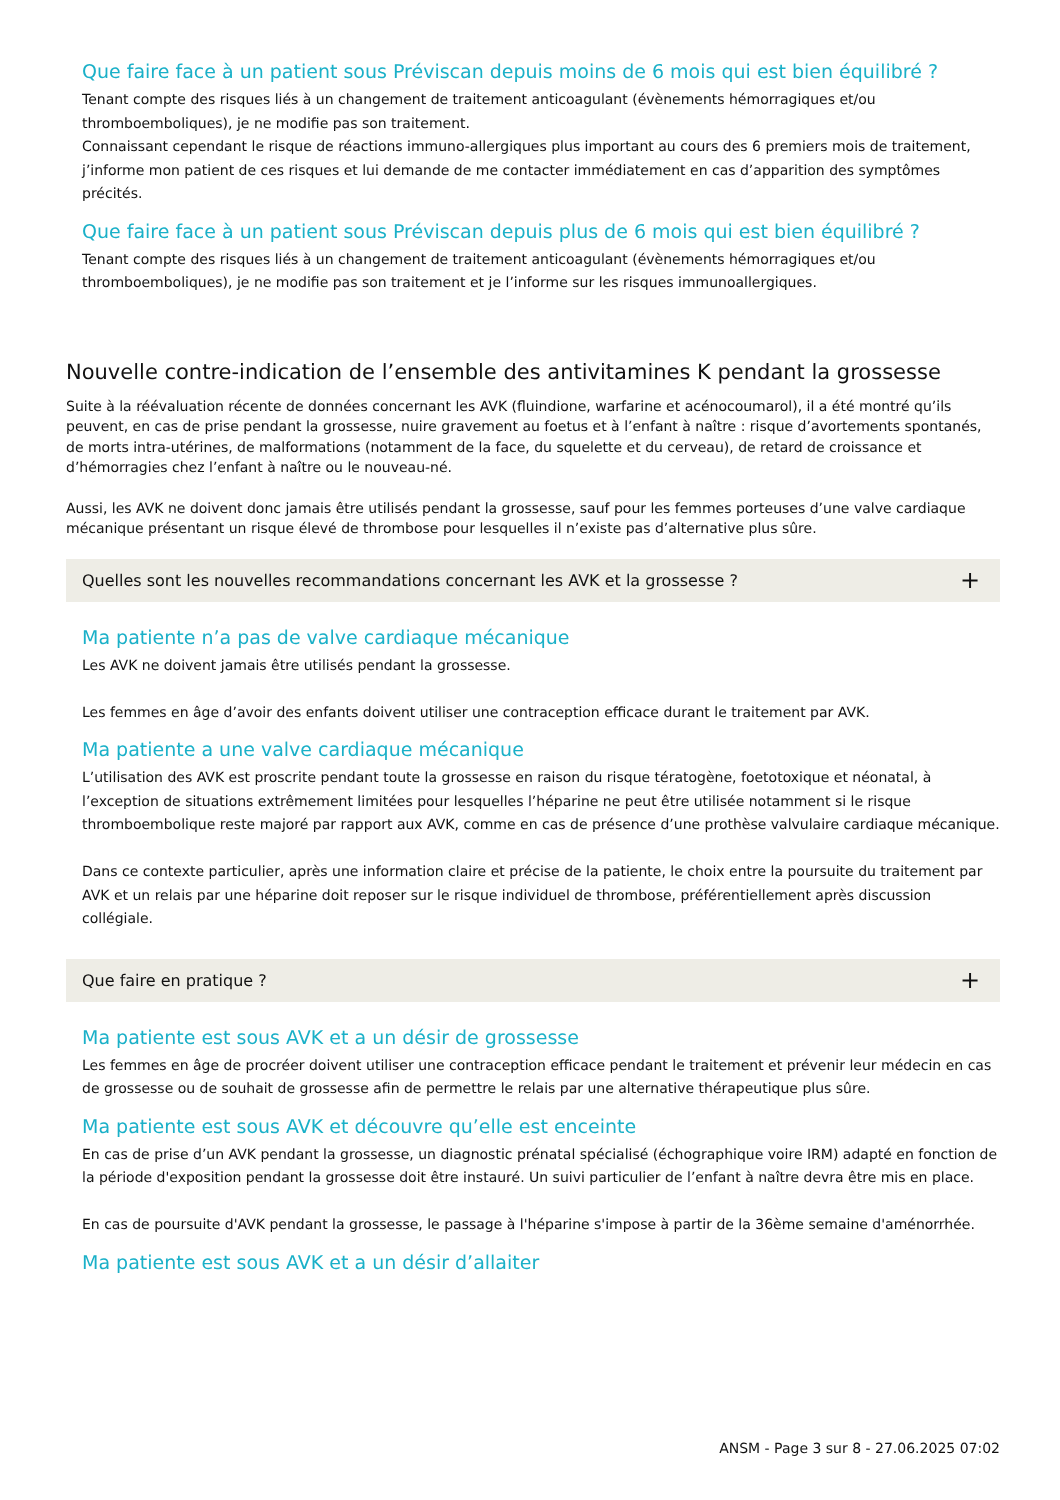Que faire face à un patient sous Préviscan depuis moins de 6 mois qui est bien équilibré ?
Tenant compte des risques liés à un changement de traitement anticoagulant (évènements hémorragiques et/ou thromboemboliques), je ne modifie pas son traitement.
Connaissant cependant le risque de réactions immuno-allergiques plus important au cours des 6 premiers mois de traitement, j’informe mon patient de ces risques et lui demande de me contacter immédiatement en cas d’apparition des symptômes précités.
Que faire face à un patient sous Préviscan depuis plus de 6 mois qui est bien équilibré ?
Tenant compte des risques liés à un changement de traitement anticoagulant (évènements hémorragiques et/ou thromboemboliques), je ne modifie pas son traitement et je l’informe sur les risques immunoallergiques.
Nouvelle contre-indication de l’ensemble des antivitamines K pendant la grossesse
Suite à la réévaluation récente de données concernant les AVK (fluindione, warfarine et acénocoumarol), il a été montré qu’ils peuvent, en cas de prise pendant la grossesse, nuire gravement au foetus et à l’enfant à naître : risque d’avortements spontanés, de morts intra-utérines, de malformations (notamment de la face, du squelette et du cerveau), de retard de croissance et d’hémorragies chez l’enfant à naître ou le nouveau-né.
Aussi, les AVK ne doivent donc jamais être utilisés pendant la grossesse, sauf pour les femmes porteuses d’une valve cardiaque mécanique présentant un risque élevé de thrombose pour lesquelles il n’existe pas d’alternative plus sûre.
Quelles sont les nouvelles recommandations concernant les AVK et la grossesse ? +
Ma patiente n’a pas de valve cardiaque mécanique
Les AVK ne doivent jamais être utilisés pendant la grossesse.
Les femmes en âge d’avoir des enfants doivent utiliser une contraception efficace durant le traitement par AVK.
Ma patiente a une valve cardiaque mécanique
L’utilisation des AVK est proscrite pendant toute la grossesse en raison du risque tératogène, foetotoxique et néonatal, à l’exception de situations extrêmement limitées pour lesquelles l’héparine ne peut être utilisée notamment si le risque thromboembolique reste majoré par rapport aux AVK, comme en cas de présence d’une prothèse valvulaire cardiaque mécanique.
Dans ce contexte particulier, après une information claire et précise de la patiente, le choix entre la poursuite du traitement par AVK et un relais par une héparine doit reposer sur le risque individuel de thrombose, préférentiellement après discussion collégiale.
Que faire en pratique ? +
Ma patiente est sous AVK et a un désir de grossesse
Les femmes en âge de procréer doivent utiliser une contraception efficace pendant le traitement et prévenir leur médecin en cas de grossesse ou de souhait de grossesse afin de permettre le relais par une alternative thérapeutique plus sûre.
Ma patiente est sous AVK et découvre qu’elle est enceinte
En cas de prise d’un AVK pendant la grossesse, un diagnostic prénatal spécialisé (échographique voire IRM) adapté en fonction de la période d'exposition pendant la grossesse doit être instauré. Un suivi particulier de l’enfant à naître devra être mis en place.
En cas de poursuite d'AVK pendant la grossesse, le passage à l'héparine s'impose à partir de la 36ème semaine d'aménorrhée.
Ma patiente est sous AVK et a un désir d’allaiter
ANSM - Page 3 sur 8 - 27.06.2025 07:02